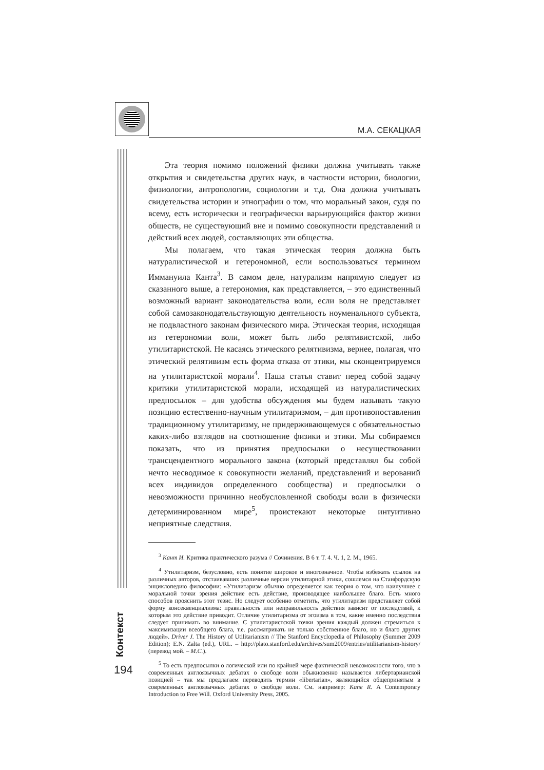М.А. СЕКАЦКАЯ
Контекст
194
Эта теория помимо положений физики должна учитывать также открытия и свидетельства других наук, в частности истории, биологии, физиологии, антропологии, социологии и т.д. Она должна учитывать свидетельства истории и этнографии о том, что моральный закон, судя по всему, есть исторически и географически варьирующийся фактор жизни обществ, не существующий вне и помимо совокупности представлений и действий всех людей, составляющих эти общества.
Мы полагаем, что такая этическая теория должна быть натуралистической и гетерономной, если воспользоваться термином Иммануила Канта<sup>3</sup>. В самом деле, натурализм напрямую следует из сказанного выше, а гетерономия, как представляется, – это единственный возможный вариант законодательства воли, если воля не представляет собой самозаконодательствующую деятельность ноуменального субъекта, не подвластного законам физического мира. Этическая теория, исходящая из гетерономии воли, может быть либо релятивистской, либо утилитаристской. Не касаясь этического релятивизма, вернее, полагая, что этический релятивизм есть форма отказа от этики, мы сконцентрируемся на утилитаристской морали<sup>4</sup>. Наша статья ставит перед собой задачу критики утилитаристской морали, исходящей из натуралистических предпосылок – для удобства обсуждения мы будем называть такую позицию естественно-научным утилитаризмом, – для противопоставления традиционному утилитаризму, не придерживающемуся с обязательностью каких-либо взглядов на соотношение физики и этики. Мы собираемся показать, что из принятия предпосылки о несуществовании трансцендентного морального закона (который представлял бы собой нечто несводимое к совокупности желаний, представлений и верований всех индивидов определенного сообщества) и предпосылки о невозможности причинно необусловленной свободы воли в физически детерминированном мире<sup>5</sup>, проистекают некоторые интуитивно неприятные следствия.
<sup>3</sup> Кант И. Критика практического разума // Сочинения. В 6 т. Т. 4. Ч. 1, 2. М., 1965.
<sup>4</sup> Утилитаризм, безусловно, есть понятие широкое и многозначное. Чтобы избежать ссылок на различных авторов, отстаивавших различные версии утилитарной этики, сошлемся на Станфордскую энциклопедию философии: «Утилитаризм обычно определяется как теория о том, что наилучшее с моральной точки зрения действие есть действие, производящее наибольшее благо. Есть много способов прояснить этот тезис. Но следует особенно отметить, что утилитаризм представляет собой форму консеквенциализма: правильность или неправильность действия зависит от последствий, к которым это действие приводит. Отличие утилитаризма от эгоизма в том, какие именно последствия следует принимать во внимание. С утилитаристской точки зрения каждый должен стремиться к максимизации всеобщего блага, т.е. рассматривать не только собственное благо, но и благо других людей». Driver J. The History of Utilitarianism // The Stanford Encyclopedia of Philosophy (Summer 2009 Edition); E.N. Zalta (ed.), URL. – http://plato.stanford.edu/archives/sum2009/entries/utilitarianism-history/ (перевод мой. – М.С.).
<sup>5</sup> То есть предпосылки о логической или по крайней мере фактической невозможности того, что в современных англоязычных дебатах о свободе воли обыкновенно называется либертарианской позицией – так мы предлагаем переводить термин «libertarian», являющийся общепринятым в современных англоязычных дебатах о свободе воли. См. например: Kane R. A Contemporary Introduction to Free Will. Oxford University Press, 2005.